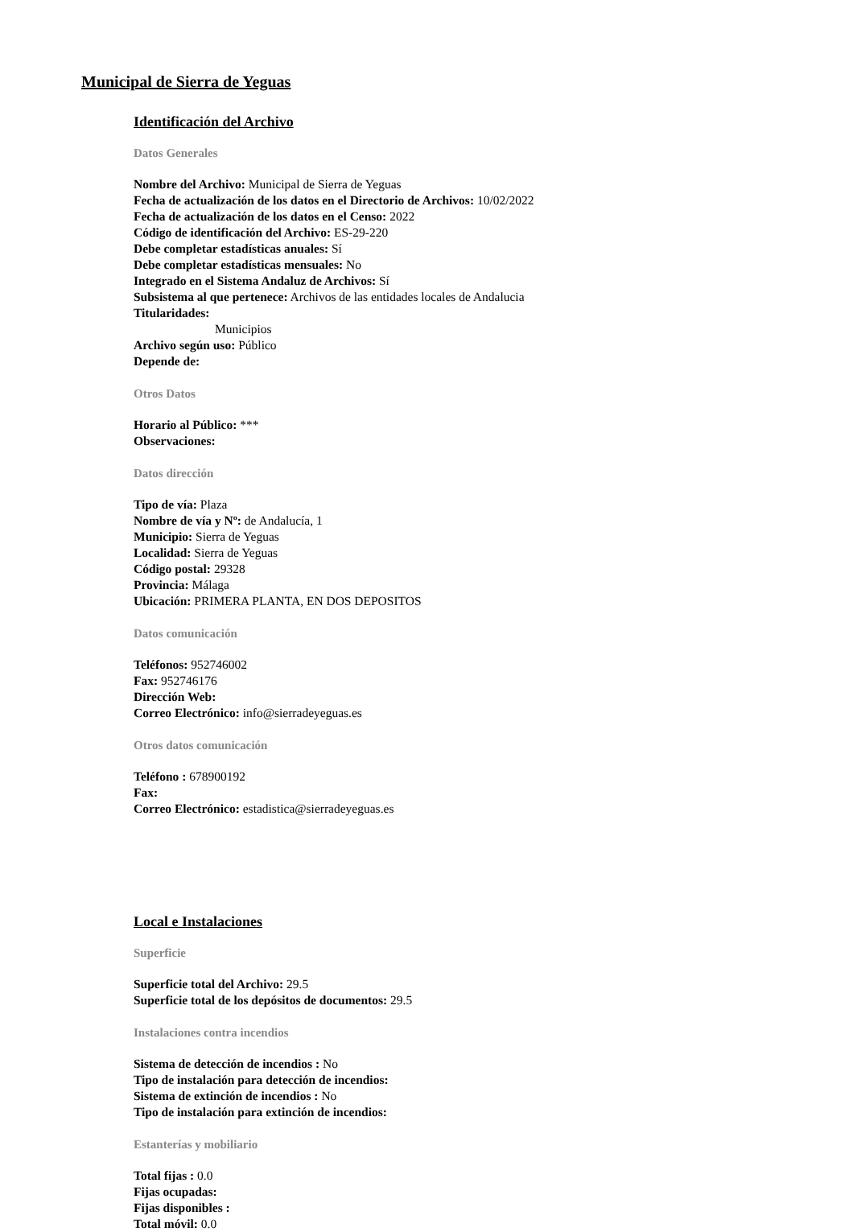Municipal de Sierra de Yeguas
Identificación del Archivo
Datos Generales
Nombre del Archivo: Municipal de Sierra de Yeguas
Fecha de actualización de los datos en el Directorio de Archivos: 10/02/2022
Fecha de actualización de los datos en el Censo: 2022
Código de identificación del Archivo: ES-29-220
Debe completar estadísticas anuales: Sí
Debe completar estadísticas mensuales: No
Integrado en el Sistema Andaluz de Archivos: Sí
Subsistema al que pertenece: Archivos de las entidades locales de Andalucia
Titularidades:
Municipios
Archivo según uso: Público
Depende de:
Otros Datos
Horario al Público: ***
Observaciones:
Datos dirección
Tipo de vía: Plaza
Nombre de vía y Nº: de Andalucía, 1
Municipio: Sierra de Yeguas
Localidad: Sierra de Yeguas
Código postal: 29328
Provincia: Málaga
Ubicación: PRIMERA PLANTA, EN DOS DEPOSITOS
Datos comunicación
Teléfonos: 952746002
Fax: 952746176
Dirección Web:
Correo Electrónico: info@sierradeyeguas.es
Otros datos comunicación
Teléfono : 678900192
Fax:
Correo Electrónico: estadistica@sierradeyeguas.es
Local e Instalaciones
Superficie
Superficie total del Archivo: 29.5
Superficie total de los depósitos de documentos: 29.5
Instalaciones contra incendios
Sistema de detección de incendios : No
Tipo de instalación para detección de incendios:
Sistema de extinción de incendios : No
Tipo de instalación para extinción de incendios:
Estanterías y mobiliario
Total fijas : 0.0
Fijas ocupadas:
Fijas disponibles :
Total móvil: 0.0